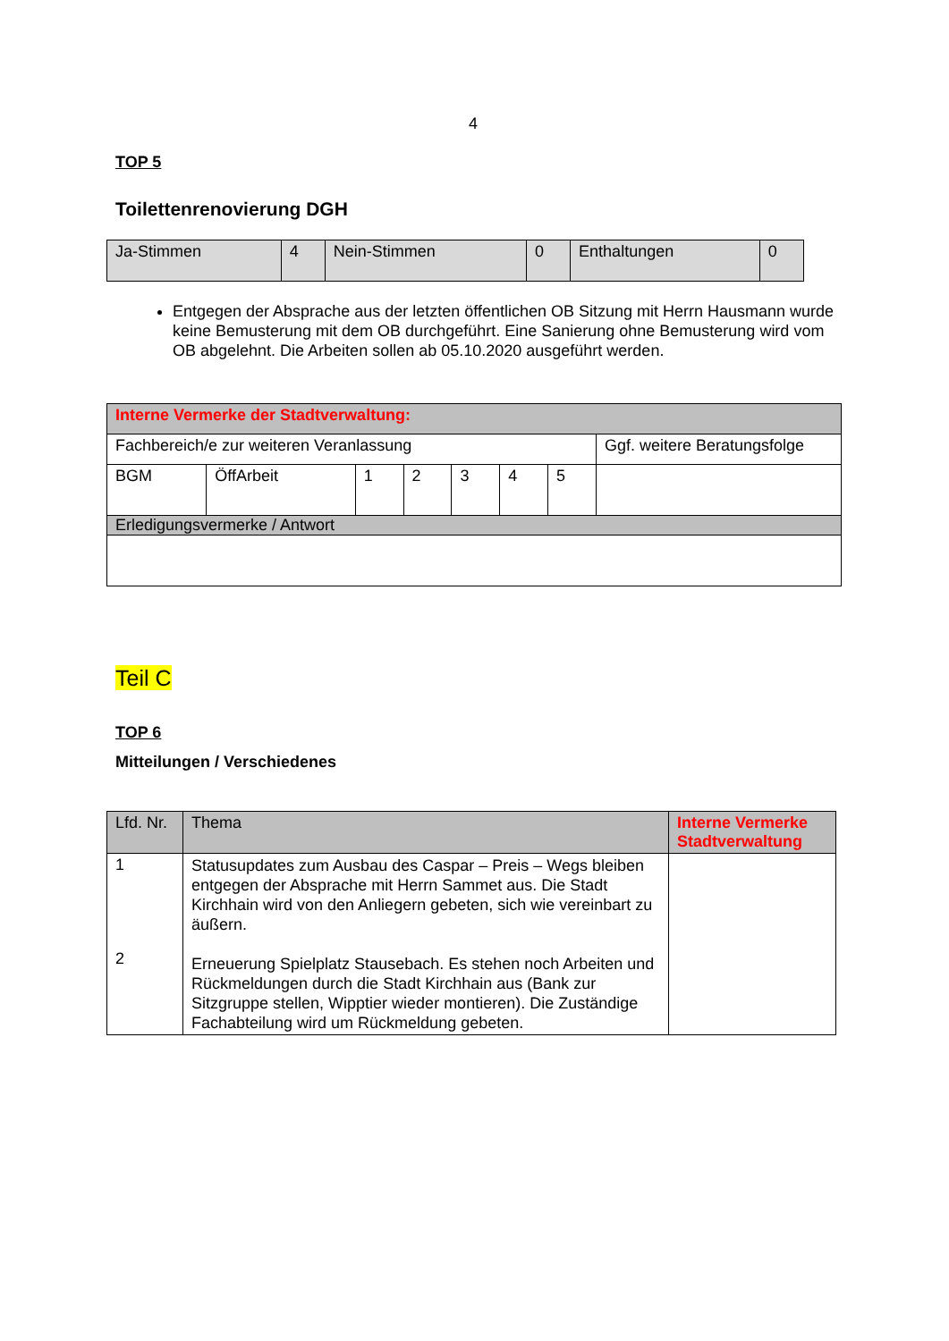4
TOP 5
Toilettenrenovierung DGH
| Ja-Stimmen | 4 | Nein-Stimmen | 0 | Enthaltungen | 0 |
Entgegen der Absprache aus der letzten öffentlichen OB Sitzung mit Herrn Hausmann wurde keine Bemusterung mit dem OB durchgeführt. Eine Sanierung ohne Bemusterung wird vom OB abgelehnt. Die Arbeiten sollen ab 05.10.2020 ausgeführt werden.
| Interne Vermerke der Stadtverwaltung: | | | | | | | |
| Fachbereich/e zur weiteren Veranlassung | | | | | | | Ggf. weitere Beratungsfolge |
| BGM | ÖffArbeit | 1 | 2 | 3 | 4 | 5 | |
| Erledigungsvermerke / Antwort | | | | | | | |
Teil C
TOP 6
Mitteilungen / Verschiedenes
| Lfd. Nr. | Thema | Interne Vermerke Stadtverwaltung |
| 1 2 | Statusupdates zum Ausbau des Caspar – Preis – Wegs bleiben entgegen der Absprache mit Herrn Sammet aus. Die Stadt Kirchhain wird von den Anliegern gebeten, sich wie vereinbart zu äußern. Erneuerung Spielplatz Stausebach. Es stehen noch Arbeiten und Rückmeldungen durch die Stadt Kirchhain aus (Bank zur Sitzgruppe stellen, Wipptier wieder montieren). Die Zuständige Fachabteilung wird um Rückmeldung gebeten. | |